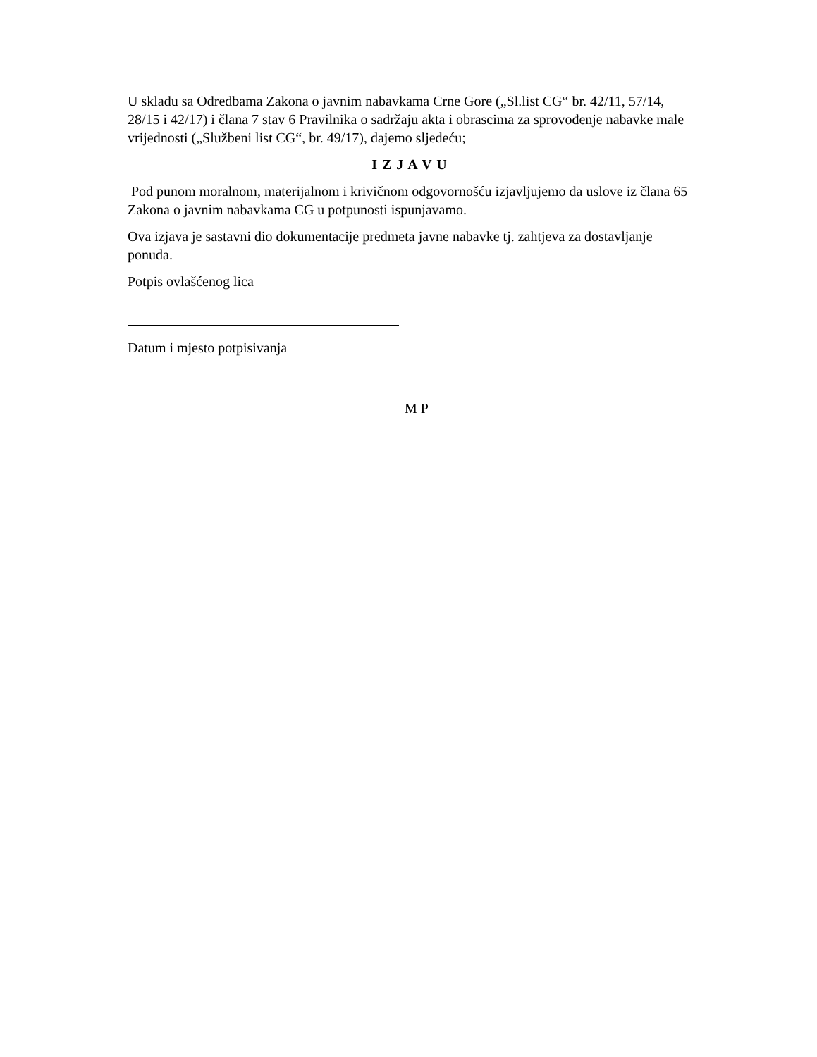U skladu sa Odredbama Zakona o javnim nabavkama Crne Gore („Sl.list CG“ br. 42/11, 57/14, 28/15 i 42/17) i člana 7 stav 6 Pravilnika o sadržaju akta i obrascima za sprovođenje nabavke male vrijednosti („Službeni list CG“, br. 49/17), dajemo sljedeću;
I Z J A V U
Pod punom moralnom, materijalnom i krivičnom odgovornošću izjavljujemo da uslove iz člana 65 Zakona o javnim nabavkama CG u potpunosti ispunjavamo.
Ova izjava je sastavni dio dokumentacije predmeta javne nabavke tj. zahtjeva za dostavljanje ponuda.
Potpis ovlašćenog lica
Datum i mjesto potpisivanja
M P